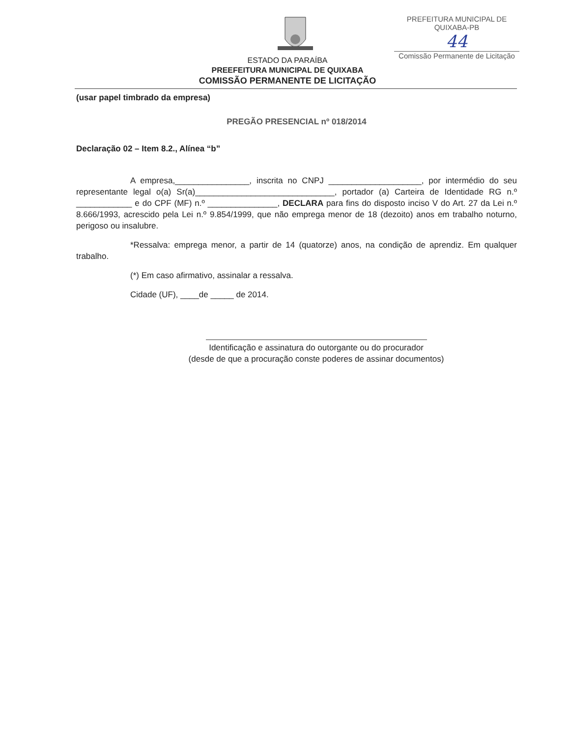PREFEITURA MUNICIPAL DE QUIXABA-PB
44
Comissão Permanente de Licitação
ESTADO DA PARAÍBA
PREEFEITURA MUNICIPAL DE QUIXABA
COMISSÃO PERMANENTE DE LICITAÇÃO
(usar papel timbrado da empresa)
PREGÃO PRESENCIAL nº 018/2014
Declaração 02 – Item 8.2., Alínea “b”
A empresa,________________, inscrita no CNPJ ____________________, por intermédio do seu representante legal o(a) Sr(a)______________________________, portador (a) Carteira de Identidade RG n.º ____________ e do CPF (MF) n.º _______________, DECLARA para fins do disposto inciso V do Art. 27 da Lei n.º 8.666/1993, acrescido pela Lei n.º 9.854/1999, que não emprega menor de 18 (dezoito) anos em trabalho noturno, perigoso ou insalubre.
*Ressalva: emprega menor, a partir de 14 (quatorze) anos, na condição de aprendiz. Em qualquer trabalho.
(*) Em caso afirmativo, assinalar a ressalva.
Cidade (UF), ____de _____ de 2014.
Identificação e assinatura do outorgante ou do procurador
(desde de que a procuração conste poderes de assinar documentos)